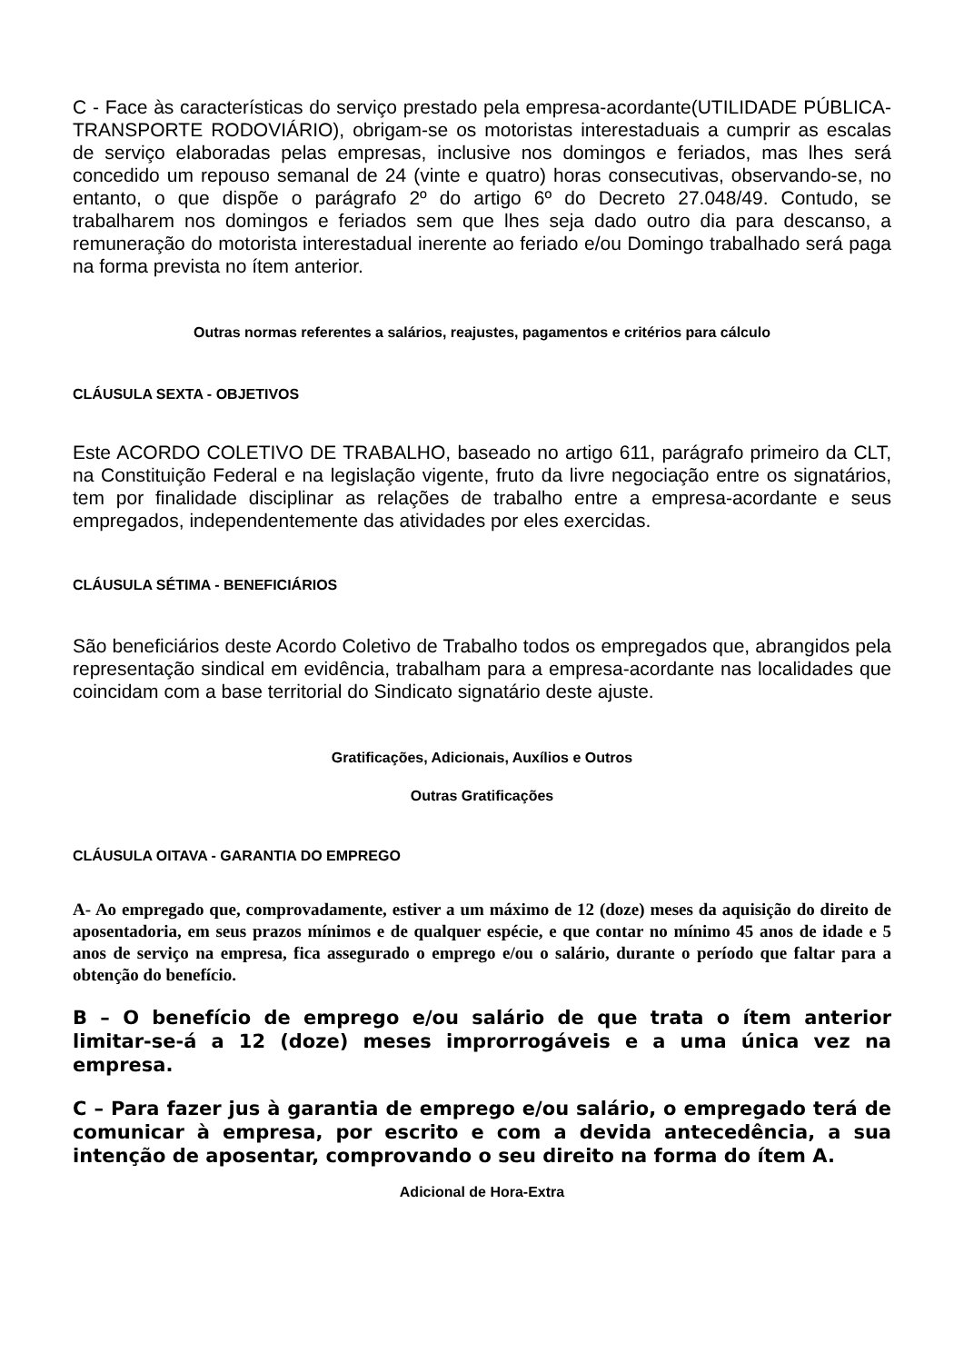C - Face às características do serviço prestado pela empresa-acordante(UTILIDADE PÚBLICA-TRANSPORTE RODOVIÁRIO), obrigam-se os motoristas interestaduais a cumprir as escalas de serviço elaboradas pelas empresas, inclusive nos domingos e feriados, mas lhes será concedido um repouso semanal de 24 (vinte e quatro) horas consecutivas, observando-se, no entanto, o que dispõe o parágrafo 2º do artigo 6º do Decreto 27.048/49. Contudo, se trabalharem nos domingos e feriados sem que lhes seja dado outro dia para descanso, a remuneração do motorista interestadual inerente ao feriado e/ou Domingo trabalhado será paga na forma prevista no ítem anterior.
Outras normas referentes a salários, reajustes, pagamentos e critérios para cálculo
CLÁUSULA SEXTA - OBJETIVOS
Este ACORDO COLETIVO DE TRABALHO, baseado no artigo 611, parágrafo primeiro da CLT, na Constituição Federal e na legislação vigente, fruto da livre negociação entre os signatários, tem por finalidade disciplinar as relações de trabalho entre a empresa-acordante e seus empregados, independentemente das atividades por eles exercidas.
CLÁUSULA SÉTIMA - BENEFICIÁRIOS
São beneficiários deste Acordo Coletivo de Trabalho todos os empregados que, abrangidos pela representação sindical em evidência, trabalham para a empresa-acordante nas localidades que coincidam com a base territorial do Sindicato signatário deste ajuste.
Gratificações, Adicionais, Auxílios e Outros
Outras Gratificações
CLÁUSULA OITAVA - GARANTIA DO EMPREGO
A- Ao empregado que, comprovadamente, estiver a um máximo de 12 (doze) meses da aquisição do direito de aposentadoria, em seus prazos mínimos e de qualquer espécie, e que contar no mínimo 45 anos de idade e 5 anos de serviço na empresa, fica assegurado o emprego e/ou o salário, durante o período que faltar para a obtenção do benefício.
B – O benefício de emprego e/ou salário de que trata o ítem anterior limitar-se-á a 12 (doze) meses improrrogáveis e a uma única vez na empresa.
C – Para fazer jus à garantia de emprego e/ou salário, o empregado terá de comunicar à empresa, por escrito e com a devida antecedência, a sua intenção de aposentar, comprovando o seu direito na forma do ítem A.
Adicional de Hora-Extra